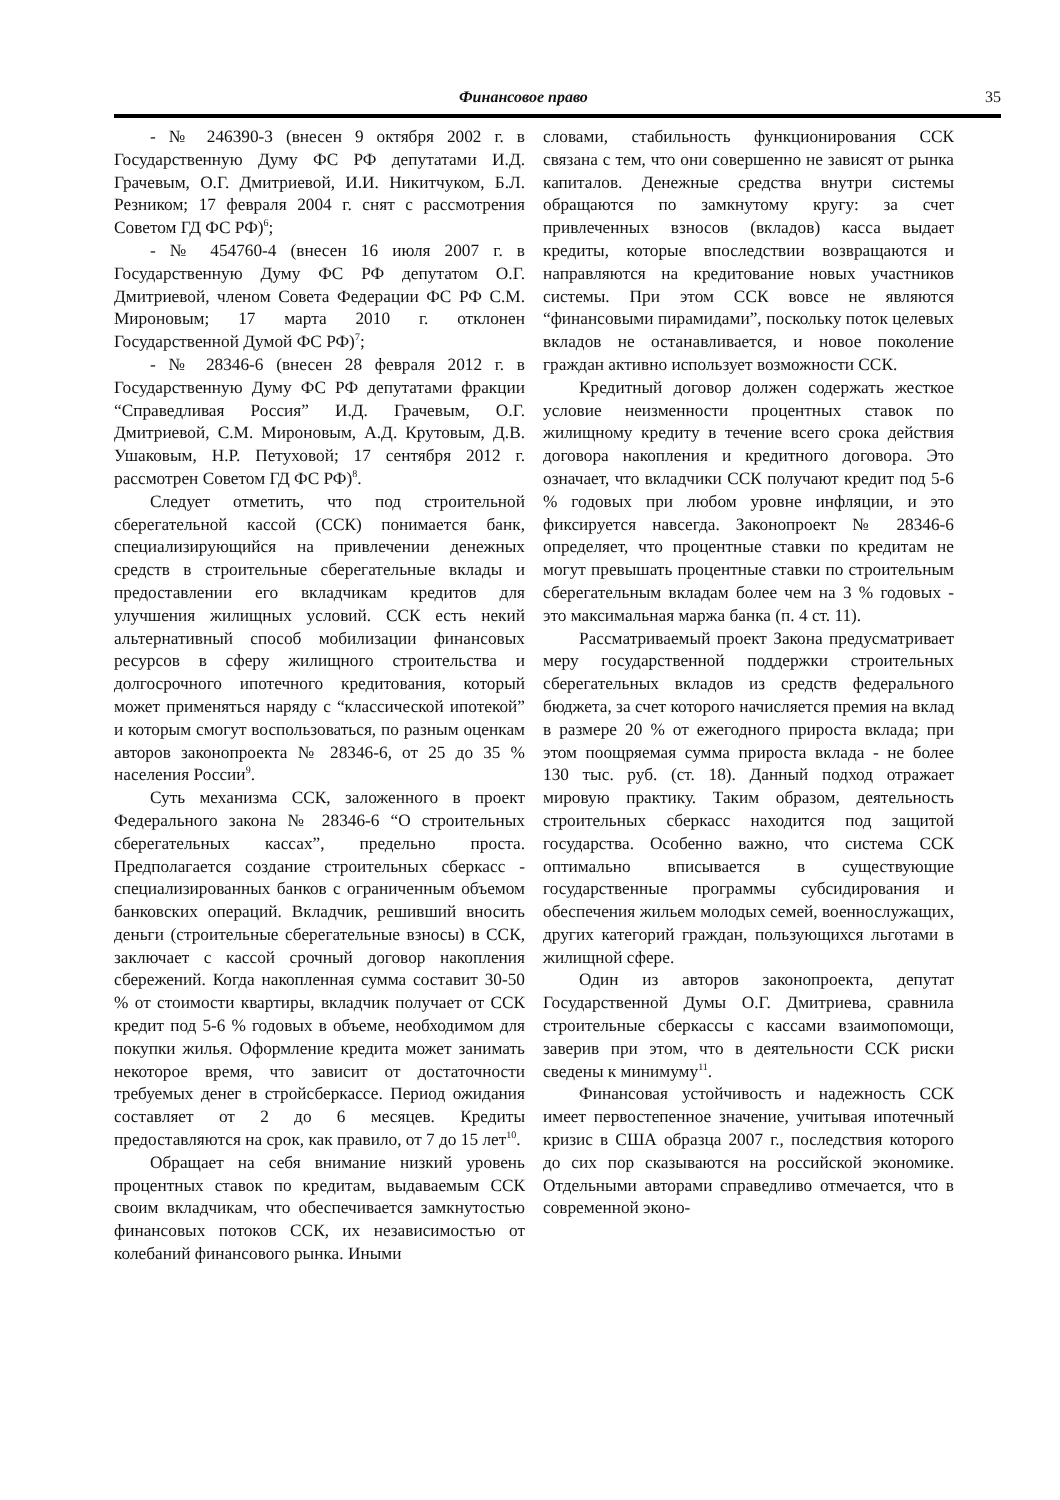Финансовое право 35
- № 246390-3 (внесен 9 октября 2002 г. в Государственную Думу ФС РФ депутатами И.Д. Грачевым, О.Г. Дмитриевой, И.И. Никитчуком, Б.Л. Резником; 17 февраля 2004 г. снят с рассмотрения Советом ГД ФС РФ)<sup>6</sup>;
- № 454760-4 (внесен 16 июля 2007 г. в Государственную Думу ФС РФ депутатом О.Г. Дмитриевой, членом Совета Федерации ФС РФ С.М. Мироновым; 17 марта 2010 г. отклонен Государственной Думой ФС РФ)<sup>7</sup>;
- № 28346-6 (внесен 28 февраля 2012 г. в Государственную Думу ФС РФ депутатами фракции “Справедливая Россия” И.Д. Грачевым, О.Г. Дмитриевой, С.М. Мироновым, А.Д. Крутовым, Д.В. Ушаковым, Н.Р. Петуховой; 17 сентября 2012 г. рассмотрен Советом ГД ФС РФ)<sup>8</sup>.
Следует отметить, что под строительной сберегательной кассой (ССК) понимается банк, специализирующийся на привлечении денежных средств в строительные сберегательные вклады и предоставлении его вкладчикам кредитов для улучшения жилищных условий. ССК есть некий альтернативный способ мобилизации финансовых ресурсов в сферу жилищного строительства и долгосрочного ипотечного кредитования, который может применяться наряду с “классической ипотекой” и которым смогут воспользоваться, по разным оценкам авторов законопроекта № 28346-6, от 25 до 35 % населения России<sup>9</sup>.
Суть механизма ССК, заложенного в проект Федерального закона № 28346-6 “О строительных сберегательных кассах”, предельно проста. Предполагается создание строительных сберкасс - специализированных банков с ограниченным объемом банковских операций. Вкладчик, решивший вносить деньги (строительные сберегательные взносы) в ССК, заключает с кассой срочный договор накопления сбережений. Когда накопленная сумма составит 30-50 % от стоимости квартиры, вкладчик получает от ССК кредит под 5-6 % годовых в объеме, необходимом для покупки жилья. Оформление кредита может занимать некоторое время, что зависит от достаточности требуемых денег в стройсберкассе. Период ожидания составляет от 2 до 6 месяцев. Кредиты предоставляются на срок, как правило, от 7 до 15 лет<sup>10</sup>.
Обращает на себя внимание низкий уровень процентных ставок по кредитам, выдаваемым ССК своим вкладчикам, что обеспечивается замкнутостью финансовых потоков ССК, их независимостью от колебаний финансового рынка. Иными
словами, стабильность функционирования ССК связана с тем, что они совершенно не зависят от рынка капиталов. Денежные средства внутри системы обращаются по замкнутому кругу: за счет привлеченных взносов (вкладов) касса выдает кредиты, которые впоследствии возвращаются и направляются на кредитование новых участников системы. При этом ССК вовсе не являются “финансовыми пирамидами”, поскольку поток целевых вкладов не останавливается, и новое поколение граждан активно использует возможности ССК.
Кредитный договор должен содержать жесткое условие неизменности процентных ставок по жилищному кредиту в течение всего срока действия договора накопления и кредитного договора. Это означает, что вкладчики ССК получают кредит под 5-6 % годовых при любом уровне инфляции, и это фиксируется навсегда. Законопроект № 28346-6 определяет, что процентные ставки по кредитам не могут превышать процентные ставки по строительным сберегательным вкладам более чем на 3 % годовых - это максимальная маржа банка (п. 4 ст. 11).
Рассматриваемый проект Закона предусматривает меру государственной поддержки строительных сберегательных вкладов из средств федерального бюджета, за счет которого начисляется премия на вклад в размере 20 % от ежегодного прироста вклада; при этом поощряемая сумма прироста вклада - не более 130 тыс. руб. (ст. 18). Данный подход отражает мировую практику. Таким образом, деятельность строительных сберкасс находится под защитой государства. Особенно важно, что система ССК оптимально вписывается в существующие государственные программы субсидирования и обеспечения жильем молодых семей, военнослужащих, других категорий граждан, пользующихся льготами в жилищной сфере.
Один из авторов законопроекта, депутат Государственной Думы О.Г. Дмитриева, сравнила строительные сберкассы с кассами взаимопомощи, заверив при этом, что в деятельности ССК риски сведены к минимуму<sup>11</sup>.
Финансовая устойчивость и надежность ССК имеет первостепенное значение, учитывая ипотечный кризис в США образца 2007 г., последствия которого до сих пор сказываются на российской экономике. Отдельными авторами справедливо отмечается, что в современной эконо-